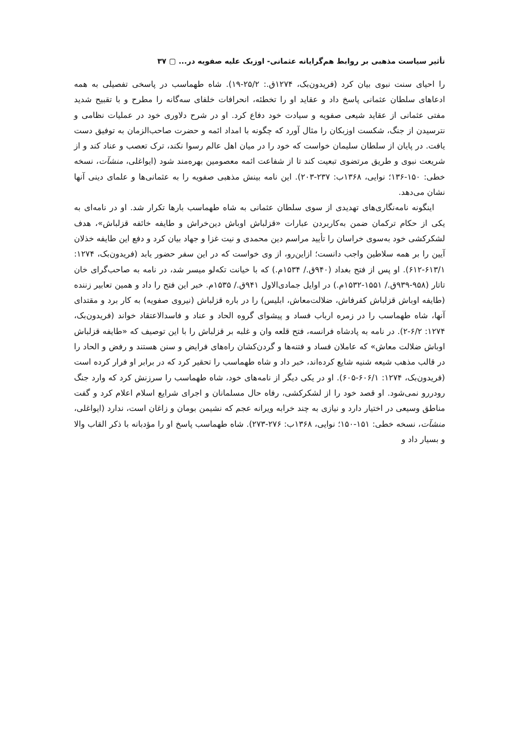تأثیر سیاست مذهبی بر روابط هم‌گرایانه عثمانی- اوزبک علیه صفویه در... ▢ ۳۷
را احیای سنت نبوی بیان کرد (فریدون‌بک، ۱۲۷۴ق.: ۲۵/۲-۱۹). شاه طهماسب در پاسخی تفصیلی به همه ادعاهای سلطان عثمانی پاسخ داد و عقاید او را تخطئه، انحرافات خلفای سه‌گانه را مطرح و با تقبیح شدید مفتی عثمانی از عقاید شیعی صفویه و سیادت خود دفاع کرد. او در شرح دلاوری خود در عملیات نظامی و نترسیدن از جنگ، شکست اوزبکان را مثال آورد که چگونه با امداد ائمه و حضرت صاحب‌الزمان به توفیق دست یافت. در پایان از سلطان سلیمان خواست که خود را در میان اهل عالم رسوا نکند، ترک تعصب و عناد کند و از شریعت نبوی و طریق مرتضوی تبعیت کند تا از شفاعت ائمه معصومین بهره‌مند شود (ایواغلی، منشآت، نسخه خطی: ۱۵۰-۱۳۶؛ نوایی، ۱۳۶۸ب: ۲۳۷-۲۰۳). این نامه بینش مذهبی صفویه را به عثمانی‌ها و علمای دینی آنها نشان می‌دهد.
اینگونه نامه‌نگاری‌های تهدیدی از سوی سلطان عثمانی به شاه طهماسب بارها تکرار شد. او در نامه‌ای به یکی از حکام ترکمان ضمن به‌کاربردن عبارات «قزلباش اوباش دین‌خراش و طایفه خائفه قزلباش»، هدف لشکرکشی خود به‌سوی خراسان را تأیید مراسم دین محمدی و نیت غزا و جهاد بیان کرد و دفع این طایفه خذلان آیین را بر همه سلاطین واجب دانست؛ ازاین‌رو، از وی خواست که در این سفر حضور یابد (فریدون‌بک، ۱۲۷۴: ۶۱۳/۱-۶۱۲). او پس از فتح بغداد (۹۴۰ق./ ۱۵۳۴م.) که با خیانت تکه‌لو میسر شد، در نامه به صاحب‌گرای خان تاتار (۹۵۸-۹۳۹ق./ ۱۵۵۱-۱۵۳۲م.) در اوایل جمادی‌الاول ۹۴۱ق./ ۱۵۳۵م. خبر این فتح را داد و همین تعابیر زننده (طایفه اوباش قزلباش کفرفاش، ضلالت‌معاش، ابلیس) را در باره قزلباش (نیروی صفویه) به کار برد و مقتدای آنها، شاه طهماسب را در زمره ارباب فساد و پیشوای گروه الحاد و عناد و فاسدالاعتقاد خواند (فریدون‌بک، ۱۲۷۴: ۶/۲-۲). در نامه به پادشاه فرانسه، فتح قلعه وان و غلبه بر قزلباش را با این توصیف که «طایفه قزلباش اوباش ضلالت معاش» که عاملان فساد و فتنه‌ها و گردن‌کشان راه‌های فرایض و سنن هستند و رفض و الحاد را در قالب مذهب شیعه شنیه شایع کرده‌اند، خبر داد و شاه طهماسب را تحقیر کرد که در برابر او فرار کرده است (فریدون‌بک، ۱۲۷۴: ۶۰۶/۱-۶۰۵). او در یکی دیگر از نامه‌های خود، شاه طهماسب را سرزنش کرد که وارد جنگ رودررو نمی‌شود. او قصد خود را از لشکرکشی، رفاه حال مسلمانان و اجرای شرایع اسلام اعلام کرد و گفت مناطق وسیعی در اختیار دارد و نیازی به چند خرابه ویرانه عجم که نشیمن بومان و زاغان است، ندارد (ایواغلی، منشآت، نسخه خطی: ۱۵۱-۱۵۰؛ نوایی، ۱۳۶۸ب: ۲۷۶-۲۷۳). شاه طهماسب پاسخ او را مؤدبانه با ذکر القاب والا و بسیار داد و